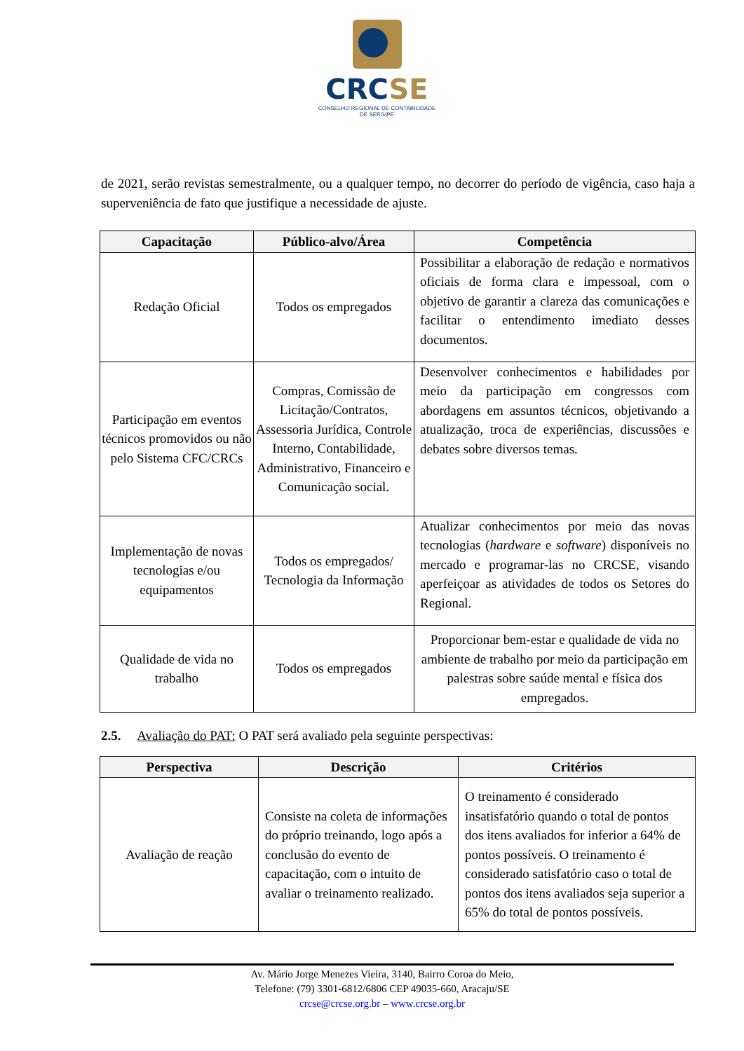CRCSE
CONSELHO REGIONAL DE CONTABILIDADE
DE SERGIPE
de 2021, serão revistas semestralmente, ou a qualquer tempo, no decorrer do período de vigência, caso haja a superveniência de fato que justifique a necessidade de ajuste.
| Capacitação | Público-alvo/Área | Competência |
| --- | --- | --- |
| Redação Oficial | Todos os empregados | Possibilitar a elaboração de redação e normativos oficiais de forma clara e impessoal, com o objetivo de garantir a clareza das comunicações e facilitar o entendimento imediato desses documentos. |
| Participação em eventos técnicos promovidos ou não pelo Sistema CFC/CRCs | Compras, Comissão de Licitação/Contratos, Assessoria Jurídica, Controle Interno, Contabilidade, Administrativo, Financeiro e Comunicação social. | Desenvolver conhecimentos e habilidades por meio da participação em congressos com abordagens em assuntos técnicos, objetivando a atualização, troca de experiências, discussões e debates sobre diversos temas. |
| Implementação de novas tecnologias e/ou equipamentos | Todos os empregados/ Tecnologia da Informação | Atualizar conhecimentos por meio das novas tecnologias ( hardware e software ) disponíveis no mercado e programar-las no CRCSE, visando aperfeiçoar as atividades de todos os Setores do Regional. |
| Qualidade de vida no trabalho | Todos os empregados | Proporcionar bem-estar e qualidade de vida no ambiente de trabalho por meio da participação em palestras sobre saúde mental e física dos empregados. |
2.5. Avaliação do PAT: O PAT será avaliado pela seguinte perspectivas:
| Perspectiva | Descrição | Critérios |
| --- | --- | --- |
| Avaliação de reação | Consiste na coleta de informações do próprio treinando, logo após a conclusão do evento de capacitação, com o intuito de avaliar o treinamento realizado. | O treinamento é considerado insatisfatório quando o total de pontos dos itens avaliados for inferior a 64% de pontos possíveis. O treinamento é considerado satisfatório caso o total de pontos dos itens avaliados seja superior a 65% do total de pontos possíveis. |
Av. Mário Jorge Menezes Vieira, 3140, Bairro Coroa do Meio,
Telefone: (79) 3301-6812/6806 CEP 49035-660, Aracaju/SE
crcse@crcse.org.br – www.crcse.org.br